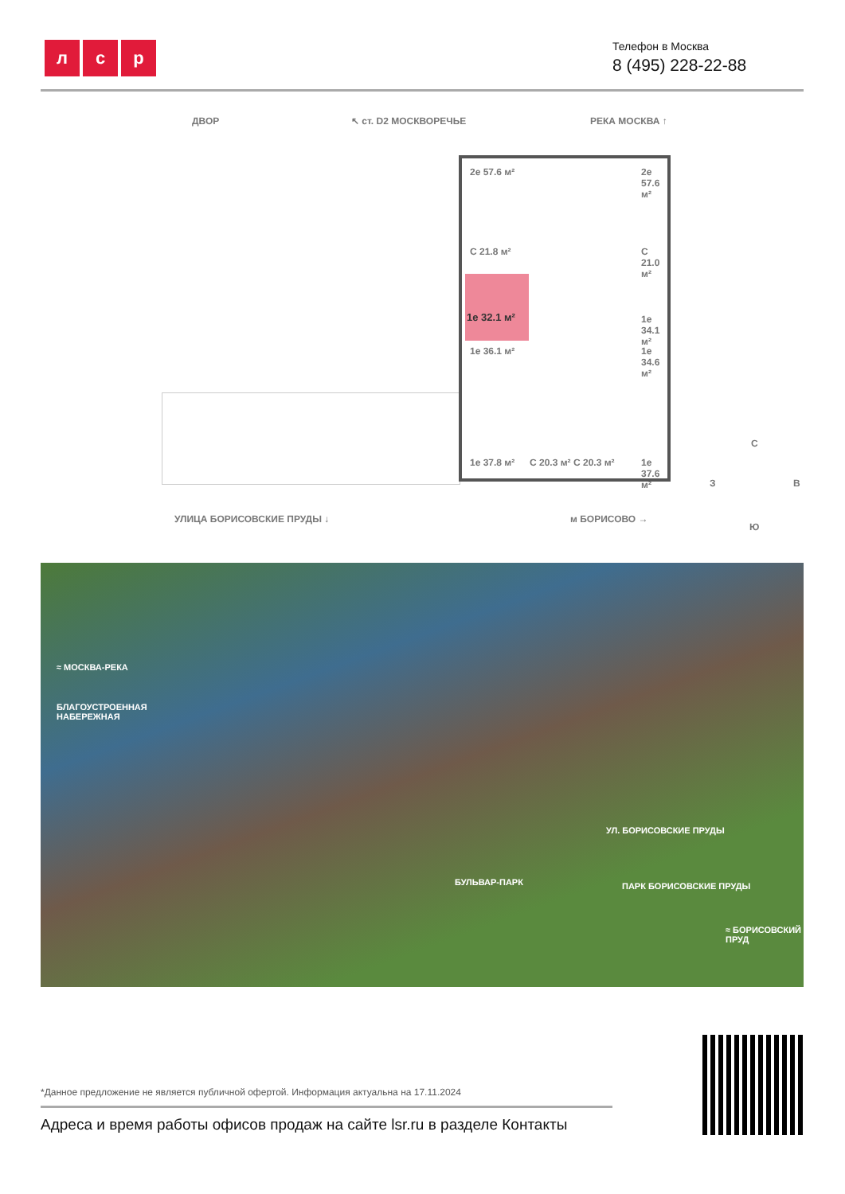л с р
Телефон в Москва
8 (495) 228-22-88
ДВОР ↖ ст. D2 МОСКВОРЕЧЬЕ РЕКА МОСКВА ↑
2е 57.6 м² 2е 57.6 м²
С 21.8 м² С 21.0 м²
1е 32.1 м²
1е 34.1 м²
1е 36.1 м² 1е 34.6 м²
1е 37.8 м² С 20.3 м² С 20.3 м² 1е 37.6 м²
УЛИЦА БОРИСОВСКИЕ ПРУДЫ ↓ м БОРИСОВО →
С
З В
Ю
≈ МОСКВА-РЕКА
БЛАГОУСТРОЕННАЯ
НАБЕРЕЖНАЯ
УЛ. БОРИСОВСКИЕ ПРУДЫ
БУЛЬВАР-ПАРК ПАРК БОРИСОВСКИЕ ПРУДЫ
≈ БОРИСОВСКИЙ ПРУД
*Данное предложение не является публичной офертой. Информация актуальна на 17.11.2024
Адреса и время работы офисов продаж на сайте lsr.ru в разделе Контакты